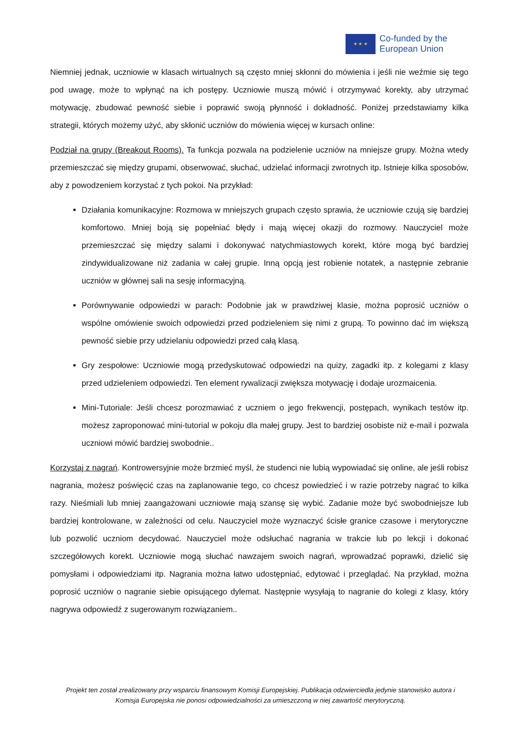★ ★ ★
Co-funded by the
European Union
Niemniej jednak, uczniowie w klasach wirtualnych są często mniej skłonni do mówienia i jeśli nie weźmie się tego pod uwagę, może to wpłynąć na ich postępy. Uczniowie muszą mówić i otrzymywać korekty, aby utrzymać motywację, zbudować pewność siebie i poprawić swoją płynność i dokładność. Poniżej przedstawiamy kilka strategii, których możemy użyć, aby skłonić uczniów do mówienia więcej w kursach online:
Podział na grupy (Breakout Rooms). Ta funkcja pozwala na podzielenie uczniów na mniejsze grupy. Można wtedy przemieszczać się między grupami, obserwować, słuchać, udzielać informacji zwrotnych itp. Istnieje kilka sposobów, aby z powodzeniem korzystać z tych pokoi. Na przykład:
Działania komunikacyjne: Rozmowa w mniejszych grupach często sprawia, że uczniowie czują się bardziej komfortowo. Mniej boją się popełniać błędy i mają więcej okazji do rozmowy. Nauczyciel może przemieszczać się między salami i dokonywać natychmiastowych korekt, które mogą być bardziej zindywidualizowane niż zadania w całej grupie. Inną opcją jest robienie notatek, a następnie zebranie uczniów w głównej sali na sesję informacyjną.
Porównywanie odpowiedzi w parach: Podobnie jak w prawdziwej klasie, można poprosić uczniów o wspólne omówienie swoich odpowiedzi przed podzieleniem się nimi z grupą. To powinno dać im większą pewność siebie przy udzielaniu odpowiedzi przed całą klasą.
Gry zespołowe: Uczniowie mogą przedyskutować odpowiedzi na quizy, zagadki itp. z kolegami z klasy przed udzieleniem odpowiedzi. Ten element rywalizacji zwiększa motywację i dodaje urozmaicenia.
Mini-Tutoriale: Jeśli chcesz porozmawiać z uczniem o jego frekwencji, postępach, wynikach testów itp. możesz zaproponować mini-tutorial w pokoju dla małej grupy. Jest to bardziej osobiste niż e-mail i pozwala uczniowi mówić bardziej swobodnie..
Korzystaj z nagrań. Kontrowersyjnie może brzmieć myśl, że studenci nie lubią wypowiadać się online, ale jeśli robisz nagrania, możesz poświęcić czas na zaplanowanie tego, co chcesz powiedzieć i w razie potrzeby nagrać to kilka razy. Nieśmiali lub mniej zaangażowani uczniowie mają szansę się wybić. Zadanie może być swobodniejsze lub bardziej kontrolowane, w zależności od celu. Nauczyciel może wyznaczyć ścisłe granice czasowe i merytoryczne lub pozwolić uczniom decydować. Nauczyciel może odsłuchać nagrania w trakcie lub po lekcji i dokonać szczegółowych korekt. Uczniowie mogą słuchać nawzajem swoich nagrań, wprowadzać poprawki, dzielić się pomysłami i odpowiedziami itp. Nagrania można łatwo udostępniać, edytować i przeglądać. Na przykład, można poprosić uczniów o nagranie siebie opisującego dylemat. Następnie wysyłają to nagranie do kolegi z klasy, który nagrywa odpowiedź z sugerowanym rozwiązaniem..
Projekt ten został zrealizowany przy wsparciu finansowym Komisji Europejskiej. Publikacja odzwierciedla jedynie stanowisko autora i Komisja Europejska nie ponosi odpowiedzialności za umieszczoną w niej zawartość merytoryczną.